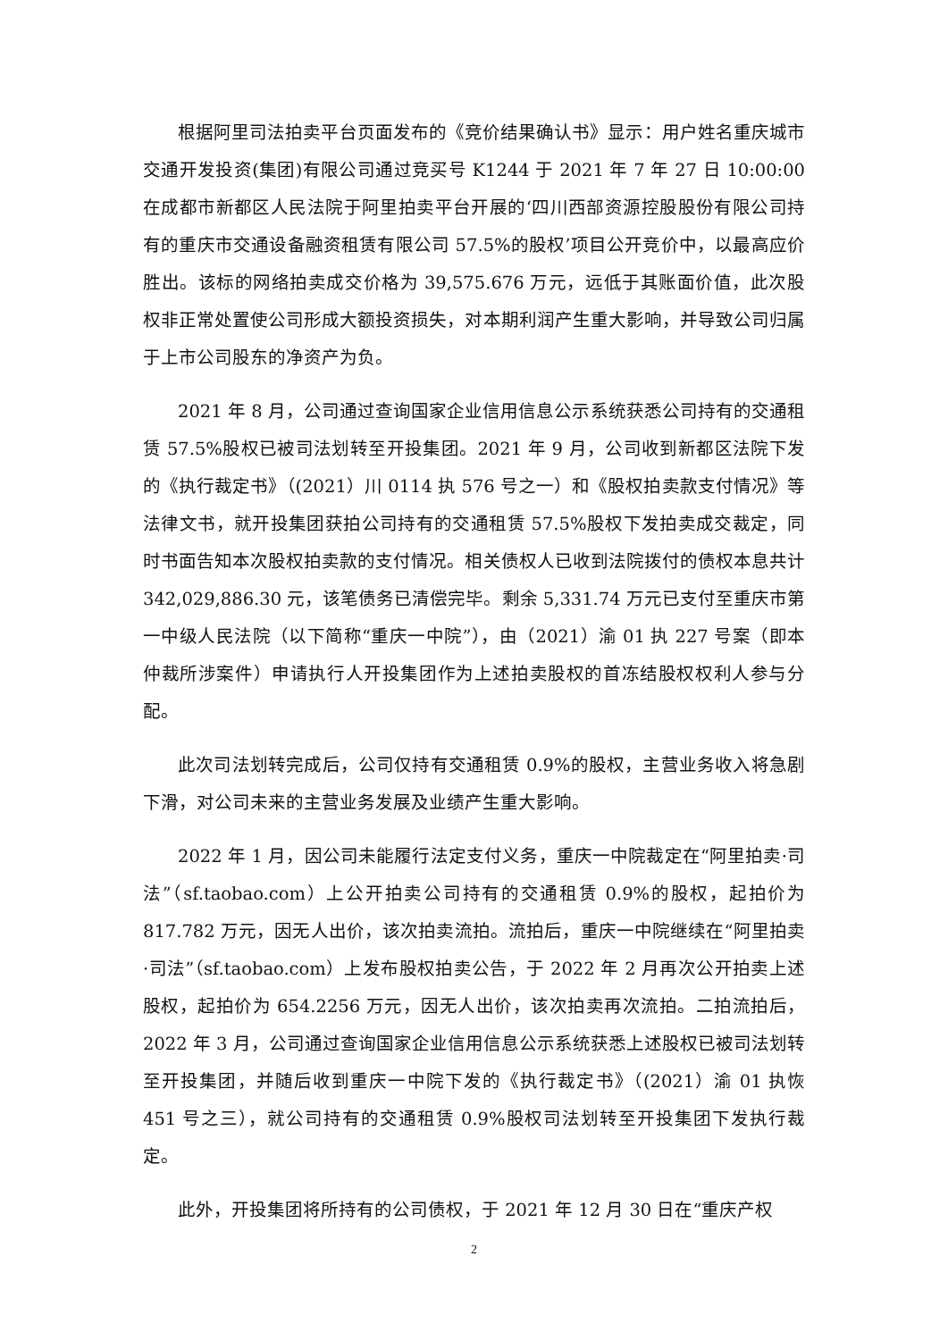根据阿里司法拍卖平台页面发布的《竞价结果确认书》显示：用户姓名重庆城市交通开发投资(集团)有限公司通过竞买号 K1244 于 2021 年 7 年 27 日 10:00:00 在成都市新都区人民法院于阿里拍卖平台开展的‘四川西部资源控股股份有限公司持有的重庆市交通设备融资租赁有限公司 57.5%的股权’项目公开竞价中，以最高应价胜出。该标的网络拍卖成交价格为 39,575.676 万元，远低于其账面价值，此次股权非正常处置使公司形成大额投资损失，对本期利润产生重大影响，并导致公司归属于上市公司股东的净资产为负。
2021 年 8 月，公司通过查询国家企业信用信息公示系统获悉公司持有的交通租赁 57.5%股权已被司法划转至开投集团。2021 年 9 月，公司收到新都区法院下发的《执行裁定书》（(2021）川 0114 执 576 号之一）和《股权拍卖款支付情况》等法律文书，就开投集团获拍公司持有的交通租赁 57.5%股权下发拍卖成交裁定，同时书面告知本次股权拍卖款的支付情况。相关债权人已收到法院拨付的债权本息共计 342,029,886.30 元，该笔债务已清偿完毕。剩余 5,331.74 万元已支付至重庆市第一中级人民法院（以下简称“重庆一中院”），由（2021）渝 01 执 227 号案（即本仲裁所涉案件）申请执行人开投集团作为上述拍卖股权的首冻结股权权利人参与分配。
此次司法划转完成后，公司仅持有交通租赁 0.9%的股权，主营业务收入将急剧下滑，对公司未来的主营业务发展及业绩产生重大影响。
2022 年 1 月，因公司未能履行法定支付义务，重庆一中院裁定在“阿里拍卖·司法”（sf.taobao.com）上公开拍卖公司持有的交通租赁 0.9%的股权，起拍价为 817.782 万元，因无人出价，该次拍卖流拍。流拍后，重庆一中院继续在“阿里拍卖·司法”（sf.taobao.com）上发布股权拍卖公告，于 2022 年 2 月再次公开拍卖上述股权，起拍价为 654.2256 万元，因无人出价，该次拍卖再次流拍。二拍流拍后，2022 年 3 月，公司通过查询国家企业信用信息公示系统获悉上述股权已被司法划转至开投集团，并随后收到重庆一中院下发的《执行裁定书》（(2021）渝 01 执恢 451 号之三），就公司持有的交通租赁 0.9%股权司法划转至开投集团下发执行裁定。
此外，开投集团将所持有的公司债权，于 2021 年 12 月 30 日在“重庆产权
2